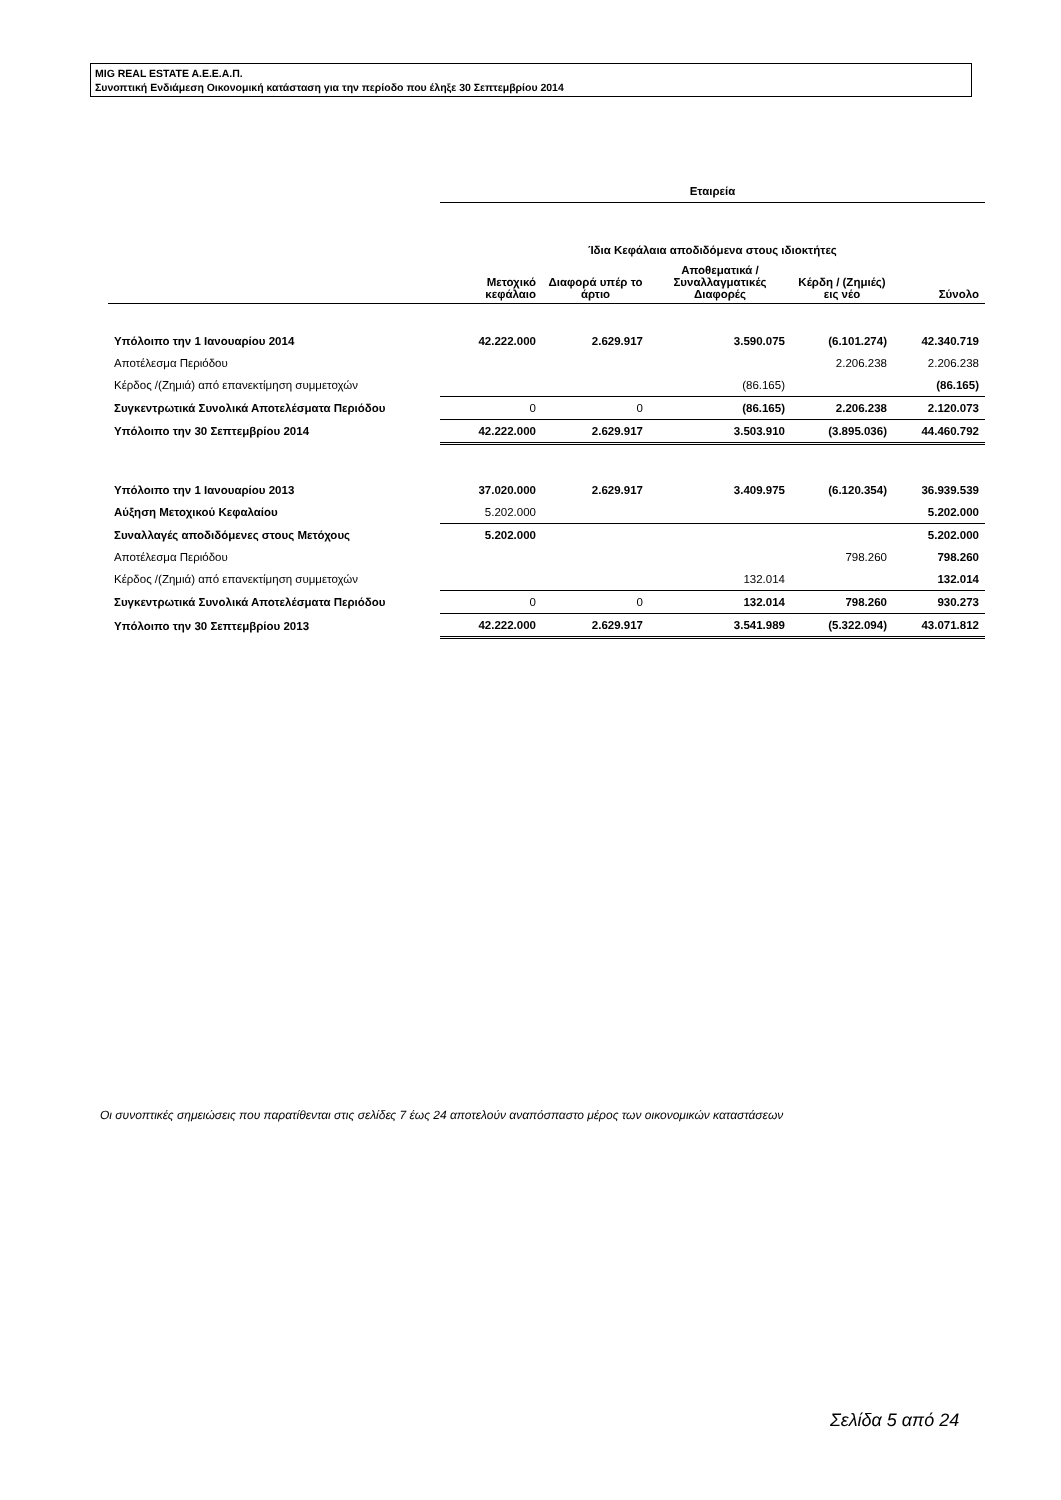MIG REAL ESTATE A.E.E.A.Π.
Συνοπτική Ενδιάμεση Οικονομική κατάσταση για την περίοδο που έληξε 30 Σεπτεμβρίου 2014
| | Εταιρεία | | | | |
| | Ίδια Κεφάλαια αποδιδόμενα στους ιδιοκτήτες | | | | |
| | Μετοχικό κεφάλαιο | Διαφορά υπέρ το άρτιο | Αποθεματικά /Συναλλαγματικές Διαφορές | Κέρδη / (Ζημιές) εις νέο | Σύνολο |
| Υπόλοιπο την 1 Ιανουαρίου 2014 | 42.222.000 | 2.629.917 | 3.590.075 | (6.101.274) | 42.340.719 |
| Αποτέλεσμα Περιόδου | | | | 2.206.238 | 2.206.238 |
| Κέρδος /(Ζημιά) από επανεκτίμηση συμμετοχών | | | (86.165) | | (86.165) |
| Συγκεντρωτικά Συνολικά Αποτελέσματα Περιόδου | 0 | 0 | (86.165) | 2.206.238 | 2.120.073 |
| Υπόλοιπο την 30 Σεπτεμβρίου 2014 | 42.222.000 | 2.629.917 | 3.503.910 | (3.895.036) | 44.460.792 |
| Υπόλοιπο την 1 Ιανουαρίου 2013 | 37.020.000 | 2.629.917 | 3.409.975 | (6.120.354) | 36.939.539 |
| Αύξηση Μετοχικού Κεφαλαίου | 5.202.000 | | | | 5.202.000 |
| Συναλλαγές αποδιδόμενες στους Μετόχους | 5.202.000 | | | | 5.202.000 |
| Αποτέλεσμα Περιόδου | | | | 798.260 | 798.260 |
| Κέρδος /(Ζημιά) από επανεκτίμηση συμμετοχών | | | 132.014 | | 132.014 |
| Συγκεντρωτικά Συνολικά Αποτελέσματα Περιόδου | 0 | 0 | 132.014 | 798.260 | 930.273 |
| Υπόλοιπο την 30 Σεπτεμβρίου 2013 | 42.222.000 | 2.629.917 | 3.541.989 | (5.322.094) | 43.071.812 |
Οι συνοπτικές σημειώσεις που παρατίθενται στις σελίδες 7 έως 24 αποτελούν αναπόσπαστο μέρος των οικονομικών καταστάσεων
Σελίδα 5 από 24